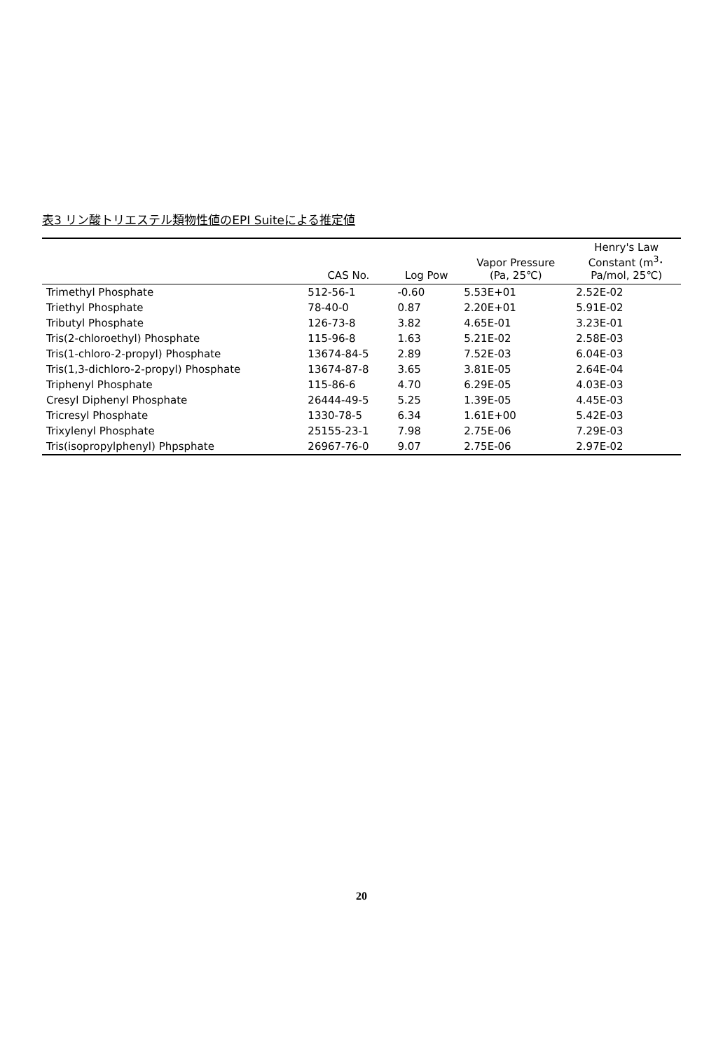表3 リン酸トリエステル類物性値のEPI Suiteによる推定値
| | CAS No. | Log Pow | Vapor Pressure (Pa, 25℃) | Henry's Law Constant (m<sup>3</sup>･ Pa/mol, 25℃) |
| --- | --- | --- | --- | --- |
| Trimethyl Phosphate | 512-56-1 | -0.60 | 5.53E+01 | 2.52E-02 |
| Triethyl Phosphate | 78-40-0 | 0.87 | 2.20E+01 | 5.91E-02 |
| Tributyl Phosphate | 126-73-8 | 3.82 | 4.65E-01 | 3.23E-01 |
| Tris(2-chloroethyl) Phosphate | 115-96-8 | 1.63 | 5.21E-02 | 2.58E-03 |
| Tris(1-chloro-2-propyl) Phosphate | 13674-84-5 | 2.89 | 7.52E-03 | 6.04E-03 |
| Tris(1,3-dichloro-2-propyl) Phosphate | 13674-87-8 | 3.65 | 3.81E-05 | 2.64E-04 |
| Triphenyl Phosphate | 115-86-6 | 4.70 | 6.29E-05 | 4.03E-03 |
| Cresyl Diphenyl Phosphate | 26444-49-5 | 5.25 | 1.39E-05 | 4.45E-03 |
| Tricresyl Phosphate | 1330-78-5 | 6.34 | 1.61E+00 | 5.42E-03 |
| Trixylenyl Phosphate | 25155-23-1 | 7.98 | 2.75E-06 | 7.29E-03 |
| Tris(isopropylphenyl) Phpsphate | 26967-76-0 | 9.07 | 2.75E-06 | 2.97E-02 |
20